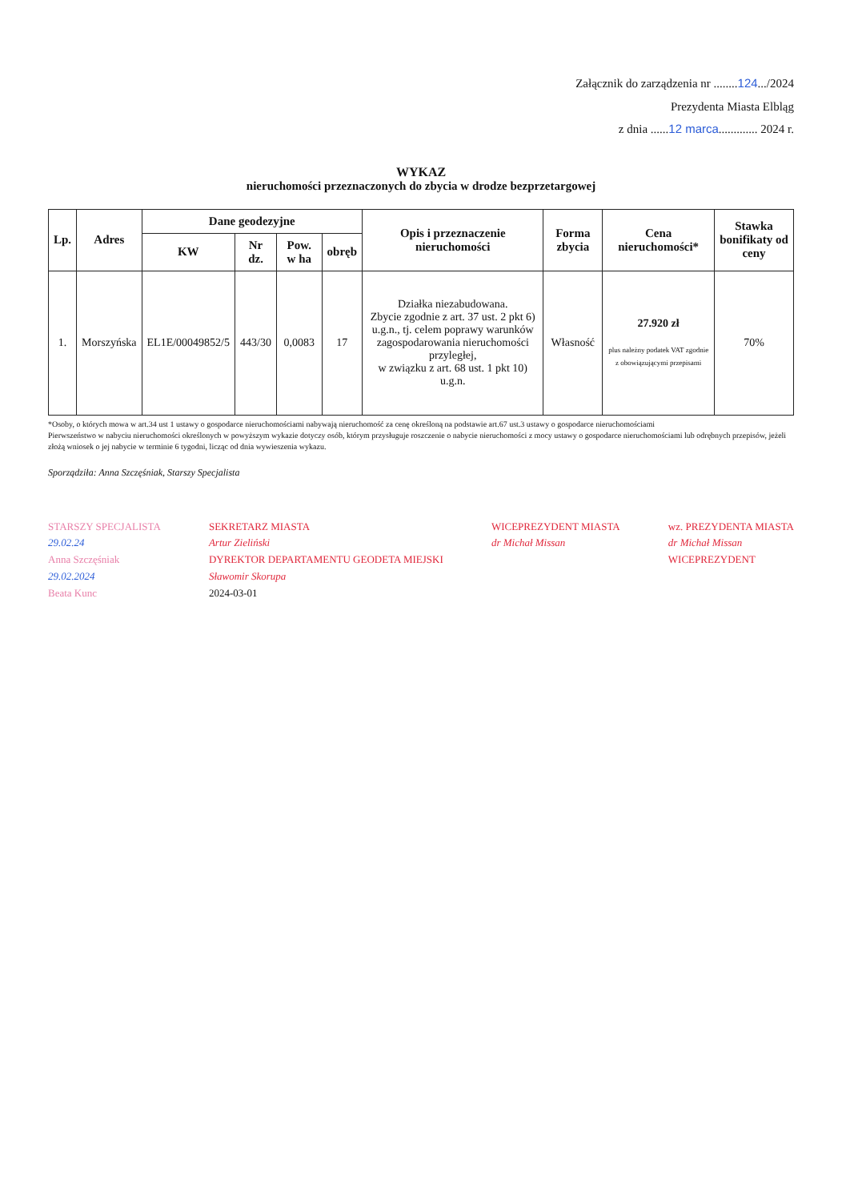Załącznik do zarządzenia nr ........124.../2024
Prezydenta Miasta Elbląg
z dnia ......12 marca............. 2024 r.
WYKAZ
nieruchomości przeznaczonych do zbycia w drodze bezprzetargowej
| Lp. | Adres | Dane geodezyjne | | | | Opis i przeznaczenie nieruchomości | Forma zbycia | Cena nieruchomości* | Stawka bonifikaty od ceny |
| --- | --- | --- | --- | --- | --- | --- | --- | --- | --- |
| | | KW | Nr dz. | Pow. w ha | obręb | | | | |
| 1. | Morszyńska | EL1E/00049852/5 | 443/30 | 0,0083 | 17 | Działka niezabudowana. Zbycie zgodnie z art. 37 ust. 2 pkt 6) u.g.n., tj. celem poprawy warunków zagospodarowania nieruchomości przyległej, w związku z art. 68 ust. 1 pkt 10) u.g.n. | Własność | 27.920 zł plus należny podatek VAT zgodnie z obowiązującymi przepisami | 70% |
*Osoby, o których mowa w art.34 ust 1 ustawy o gospodarce nieruchomościami nabywają nieruchomość za cenę określoną na podstawie art.67 ust.3 ustawy o gospodarce nieruchomościami
Pierwszeństwo w nabyciu nieruchomości określonych w powyższym wykazie dotyczy osób, którym przysługuje roszczenie o nabycie nieruchomości z mocy ustawy o gospodarce nieruchomościami lub odrębnych przepisów, jeżeli złożą wniosek o jej nabycie w terminie 6 tygodni, licząc od dnia wywieszenia wykazu.
Sporządziła: Anna Szczęśniak, Starszy Specjalista
STARSZY SPECJALISTA
29.02.24
Anna Szczęśniak
29.02.2024
Beata Kunc
SEKRETARZ MIASTA
Artur Zieliński
DYREKTOR DEPARTAMENTU GEODETA MIEJSKI
Sławomir Skorupa
2024-03-01
WICEPREZYDENT MIASTA
dr Michał Missan
wz. PREZYDENTA MIASTA
dr Michał Missan
WICEPREZYDENT